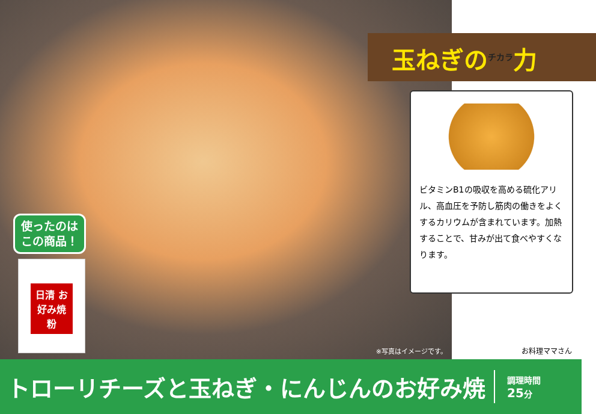使ったのは
この商品！
日清 お好み焼粉
※写真はイメージです。
玉ねぎの<sup>チカラ</sup>力
ビタミンB1の吸収を高める硫化アリル、高血圧を予防し筋肉の働きをよくするカリウムが含まれています。加熱することで、甘みが出て食べやすくなります。
お料理ママさん
トローリチーズと玉ねぎ・にんじんのお好み焼
調理時間
25分